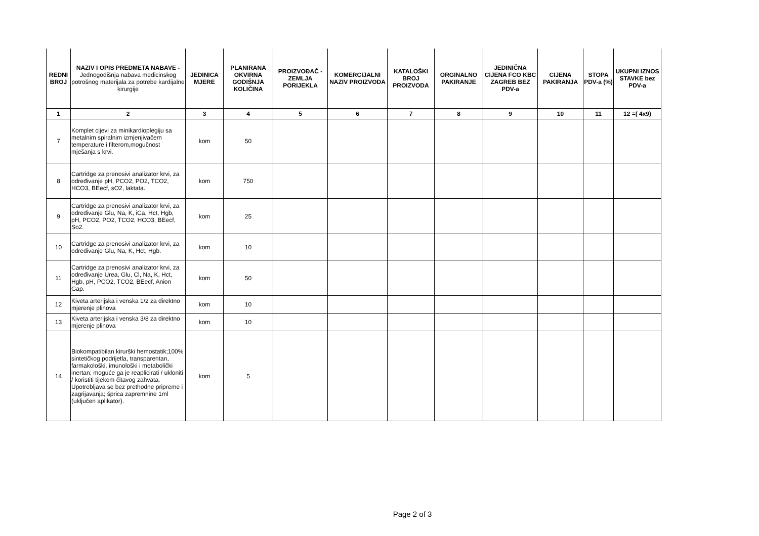| REDNI BROJ | NAZIV I OPIS PREDMETA NABAVE - Jednogodišnja nabava medicinskog potrošnog materijala za potrebe kardijalne kirurgije | JEDINICA MJERE | PLANIRANA OKVIRNA GODIŠNJA KOLIČINA | PROIZVOĐAČ -ZEMLJA PORIJEKLA | KOMERCIJALNI NAZIV PROIZVODA | KATALOŠKI BROJ PROIZVODA | ORGINALNO PAKIRANJE | JEDINIČNA CIJENA FCO KBC ZAGREB BEZ PDV-a | CIJENA PAKIRANJA | STOPA PDV-a (%) | UKUPNI IZNOS STAVKE bez PDV-a |
| --- | --- | --- | --- | --- | --- | --- | --- | --- | --- | --- | --- |
| 1 | 2 | 3 | 4 | 5 | 6 | 7 | 8 | 9 | 10 | 11 | 12 =( 4x9) |
| 7 | Komplet cijevi za minikardioplegiju sa metalnim spiralnim izmjenjivačem temperature i filterom,mogučnost mješanja s krvi. | kom | 50 | | | | | | | | |
| 8 | Cartridge za prenosivi analizator krvi, za određivanje pH, PCO2, PO2, TCO2, HCO3, BEecf, sO2, laktata. | kom | 750 | | | | | | | | |
| 9 | Cartridge za prenosivi analizator krvi, za određivanje Glu, Na, K, iCa, Hct, Hgb, pH, PCO2, PO2, TCO2, HCO3, BEecf, So2. | kom | 25 | | | | | | | | |
| 10 | Cartridge za prenosivi analizator krvi, za određivanje Glu, Na, K, Hct, Hgb. | kom | 10 | | | | | | | | |
| 11 | Cartridge za prenosivi analizator krvi, za određivanje Urea, Glu, Cl, Na, K, Hct, Hgb, pH, PCO2, TCO2, BEecf, Anion Gap. | kom | 50 | | | | | | | | |
| 12 | Kiveta arterijska i venska 1/2 za direktno mjerenje plinova | kom | 10 | | | | | | | | |
| 13 | Kiveta arterijska i venska 3/8 za direktno mjerenje plinova | kom | 10 | | | | | | | | |
| 14 | Biokompatibilan kirurški hemostatik;100% sintetičkog podrijetla, transparentan, farmakološki, imunološki i metabolički inertan; moguće ga je reaplicirati / ukloniti / koristiti tijekom čitavog zahvata. Upotrebljava se bez prethodne pripreme i zagrijavanja; šprica zapremnine 1ml (uključen aplikator). | kom | 5 | | | | | | | | |
Page 2 of 3